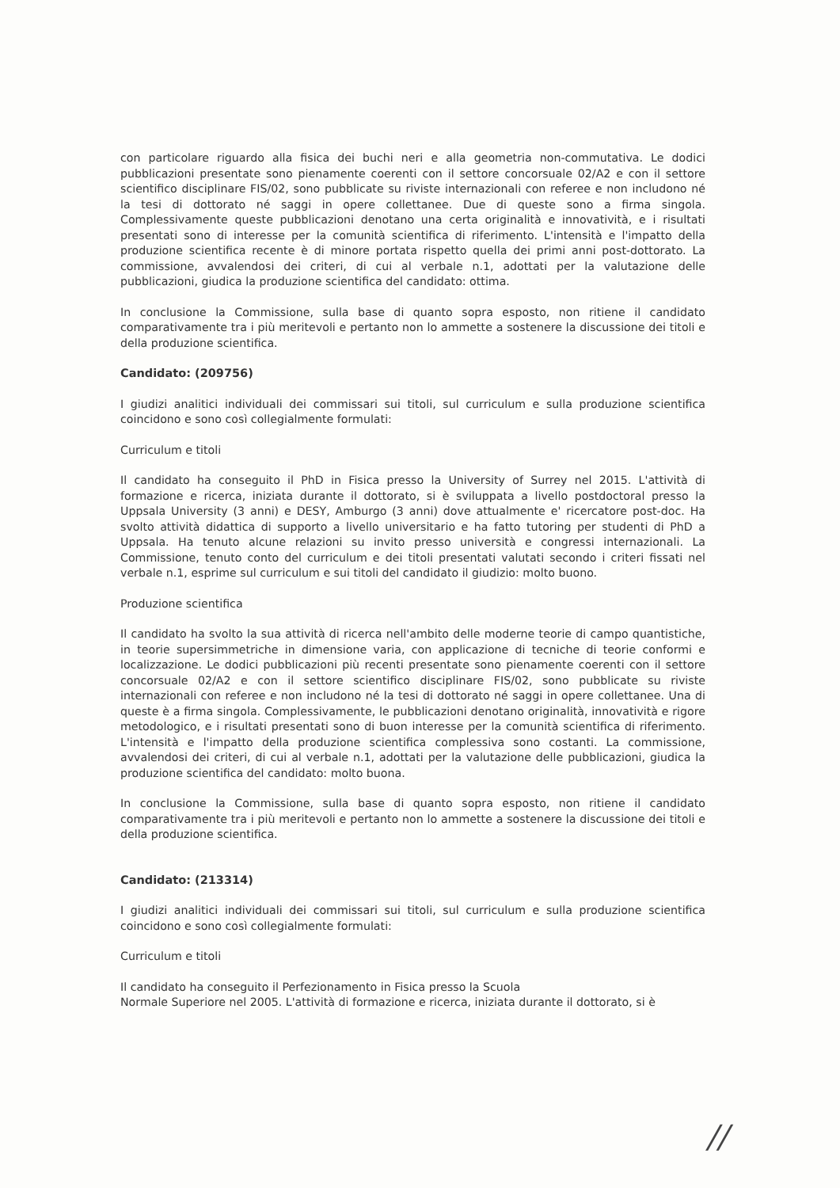con particolare riguardo alla fisica dei buchi neri e alla geometria non-commutativa. Le dodici pubblicazioni presentate sono pienamente coerenti con il settore concorsuale 02/A2 e con il settore scientifico disciplinare FIS/02, sono pubblicate su riviste internazionali con referee e non includono né la tesi di dottorato né saggi in opere collettanee. Due di queste sono a firma singola. Complessivamente queste pubblicazioni denotano una certa originalità e innovatività, e i risultati presentati sono di interesse per la comunità scientifica di riferimento. L'intensità e l'impatto della produzione scientifica recente è di minore portata rispetto quella dei primi anni post-dottorato. La commissione, avvalendosi dei criteri, di cui al verbale n.1, adottati per la valutazione delle pubblicazioni, giudica la produzione scientifica del candidato: ottima.
In conclusione la Commissione, sulla base di quanto sopra esposto, non ritiene il candidato comparativamente tra i più meritevoli e pertanto non lo ammette a sostenere la discussione dei titoli e della produzione scientifica.
Candidato: (209756)
I giudizi analitici individuali dei commissari sui titoli, sul curriculum e sulla produzione scientifica coincidono e sono così collegialmente formulati:
Curriculum e titoli
Il candidato ha conseguito il PhD in Fisica presso la University of Surrey nel 2015. L'attività di formazione e ricerca, iniziata durante il dottorato, si è sviluppata a livello postdoctoral presso la Uppsala University (3 anni) e DESY, Amburgo (3 anni) dove attualmente e' ricercatore post-doc. Ha svolto attività didattica di supporto a livello universitario e ha fatto tutoring per studenti di PhD a Uppsala. Ha tenuto alcune relazioni su invito presso università e congressi internazionali. La Commissione, tenuto conto del curriculum e dei titoli presentati valutati secondo i criteri fissati nel verbale n.1, esprime sul curriculum e sui titoli del candidato il giudizio: molto buono.
Produzione scientifica
Il candidato ha svolto la sua attività di ricerca nell'ambito delle moderne teorie di campo quantistiche, in teorie supersimmetriche in dimensione varia, con applicazione di tecniche di teorie conformi e localizzazione. Le dodici pubblicazioni più recenti presentate sono pienamente coerenti con il settore concorsuale 02/A2 e con il settore scientifico disciplinare FIS/02, sono pubblicate su riviste internazionali con referee e non includono né la tesi di dottorato né saggi in opere collettanee. Una di queste è a firma singola. Complessivamente, le pubblicazioni denotano originalità, innovatività e rigore metodologico, e i risultati presentati sono di buon interesse per la comunità scientifica di riferimento. L'intensità e l'impatto della produzione scientifica complessiva sono costanti. La commissione, avvalendosi dei criteri, di cui al verbale n.1, adottati per la valutazione delle pubblicazioni, giudica la produzione scientifica del candidato: molto buona.
In conclusione la Commissione, sulla base di quanto sopra esposto, non ritiene il candidato comparativamente tra i più meritevoli e pertanto non lo ammette a sostenere la discussione dei titoli e della produzione scientifica.
Candidato: (213314)
I giudizi analitici individuali dei commissari sui titoli, sul curriculum e sulla produzione scientifica coincidono e sono così collegialmente formulati:
Curriculum e titoli
Il candidato ha conseguito il Perfezionamento in Fisica presso la Scuola
Normale Superiore nel 2005. L'attività di formazione e ricerca, iniziata durante il dottorato, si è
//